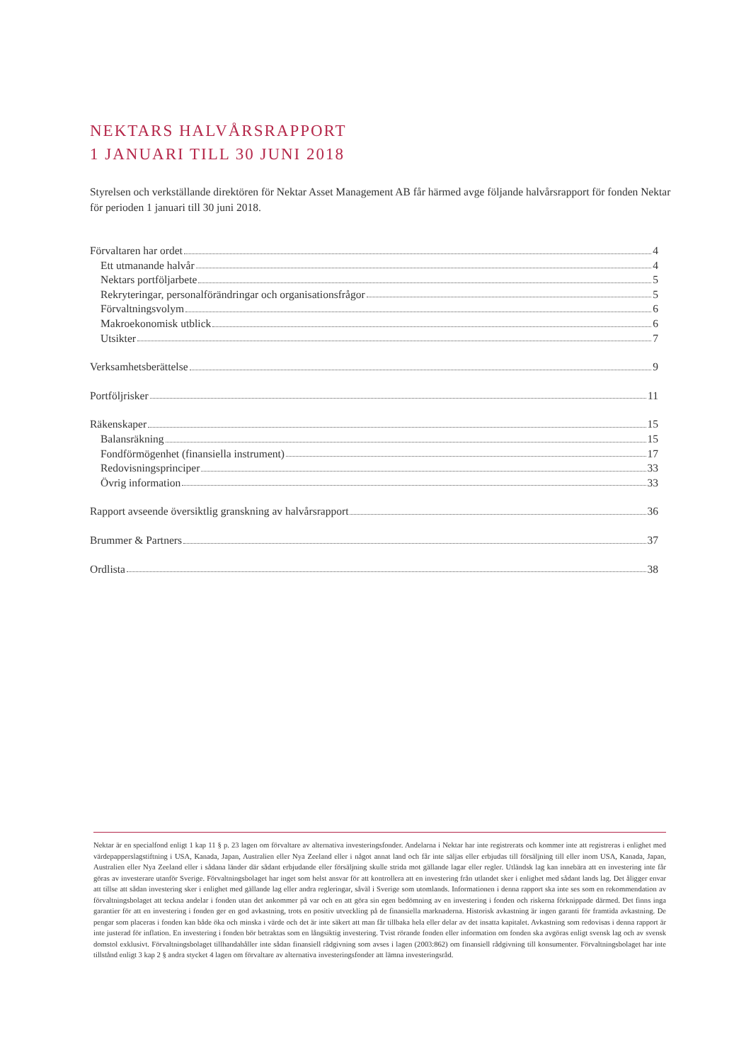NEKTARS HALVÅRSRAPPORT
1 JANUARI TILL 30 JUNI 2018
Styrelsen och verkställande direktören för Nektar Asset Management AB får härmed avge följande halvårsrapport för fonden Nektar för perioden 1 januari till 30 juni 2018.
Förvaltaren har ordet 4
Ett utmanande halvår 4
Nektars portföljarbete 5
Rekryteringar, personalförändringar och organisationsfrågor 5
Förvaltningsvolym 6
Makroekonomisk utblick 6
Utsikter 7
Verksamhetsberättelse 9
Portföljrisker 11
Räkenskaper 15
Balansräkning 15
Fondförmögenhet (finansiella instrument) 17
Redovisningsprinciper 33
Övrig information 33
Rapport avseende översiktlig granskning av halvårsrapport 36
Brummer & Partners 37
Ordlista 38
Nektar är en specialfond enligt 1 kap 11 § p. 23 lagen om förvaltare av alternativa investeringsfonder. Andelarna i Nektar har inte registrerats och kommer inte att registreras i enlighet med värdepapperslagstiftning i USA, Kanada, Japan, Australien eller Nya Zeeland eller i något annat land och får inte säljas eller erbjudas till försäljning till eller inom USA, Kanada, Japan, Australien eller Nya Zeeland eller i sådana länder där sådant erbjudande eller försäljning skulle strida mot gällande lagar eller regler. Utländsk lag kan innebära att en investering inte får göras av investerare utanför Sverige. Förvaltningsbolaget har inget som helst ansvar för att kontrollera att en investering från utlandet sker i enlighet med sådant lands lag. Det åligger envar att tillse att sådan investering sker i enlighet med gällande lag eller andra regleringar, såväl i Sverige som utomlands. Informationen i denna rapport ska inte ses som en rekommendation av förvaltningsbolaget att teckna andelar i fonden utan det ankommer på var och en att göra sin egen bedömning av en investering i fonden och riskerna förknippade därmed. Det finns inga garantier för att en investering i fonden ger en god avkastning, trots en positiv utveckling på de finansiella marknaderna. Historisk avkastning är ingen garanti för framtida avkastning. De pengar som placeras i fonden kan både öka och minska i värde och det är inte säkert att man får tillbaka hela eller delar av det insatta kapitalet. Avkastning som redovisas i denna rapport är inte justerad för inflation. En investering i fonden bör betraktas som en långsiktig investering. Tvist rörande fonden eller information om fonden ska avgöras enligt svensk lag och av svensk domstol exklusivt. Förvaltningsbolaget tillhandahåller inte sådan finansiell rådgivning som avses i lagen (2003:862) om finansiell rådgivning till konsumenter. Förvaltningsbolaget har inte tillstånd enligt 3 kap 2 § andra stycket 4 lagen om förvaltare av alternativa investeringsfonder att lämna investeringsråd.